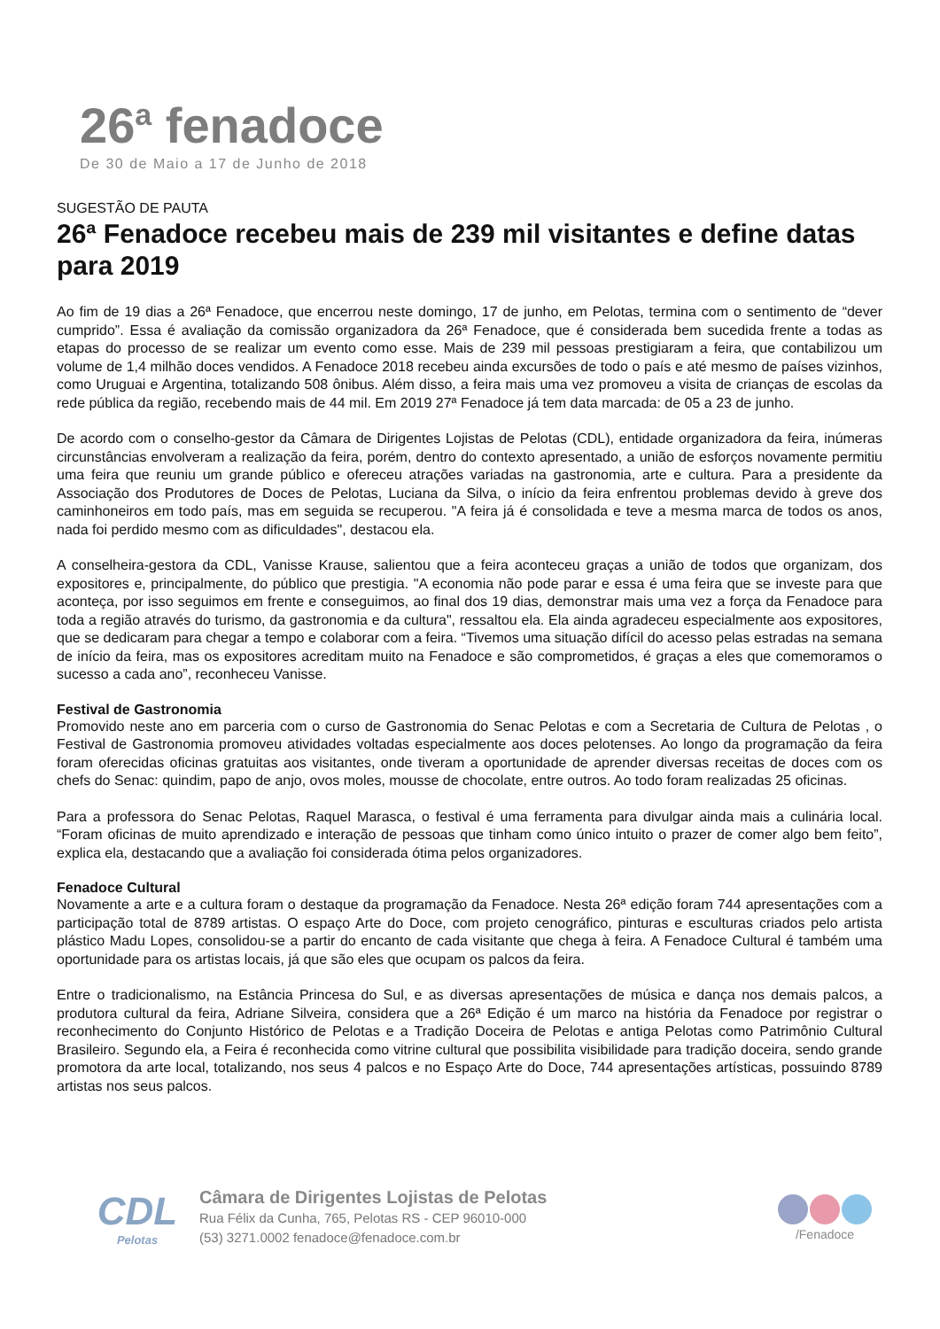26<sup>a</sup> fenadoce
De 30 de Maio a 17 de Junho de 2018
SUGESTÃO DE PAUTA
26ª Fenadoce recebeu mais de 239 mil visitantes e define datas para 2019
Ao fim de 19 dias a 26ª Fenadoce, que encerrou neste domingo, 17 de junho, em Pelotas, termina com o sentimento de “dever cumprido”. Essa é avaliação da comissão organizadora da 26ª Fenadoce, que é considerada bem sucedida frente a todas as etapas do processo de se realizar um evento como esse. Mais de 239 mil pessoas prestigiaram a feira, que contabilizou um volume de 1,4 milhão doces vendidos. A Fenadoce 2018 recebeu ainda excursões de todo o país e até mesmo de países vizinhos, como Uruguai e Argentina, totalizando 508 ônibus. Além disso, a feira mais uma vez promoveu a visita de crianças de escolas da rede pública da região, recebendo mais de 44 mil. Em 2019 27ª Fenadoce já tem data marcada: de 05 a 23 de junho.
De acordo com o conselho-gestor da Câmara de Dirigentes Lojistas de Pelotas (CDL), entidade organizadora da feira, inúmeras circunstâncias envolveram a realização da feira, porém, dentro do contexto apresentado, a união de esforços novamente permitiu uma feira que reuniu um grande público e ofereceu atrações variadas na gastronomia, arte e cultura. Para a presidente da Associação dos Produtores de Doces de Pelotas, Luciana da Silva, o início da feira enfrentou problemas devido à greve dos caminhoneiros em todo país, mas em seguida se recuperou. "A feira já é consolidada e teve a mesma marca de todos os anos, nada foi perdido mesmo com as dificuldades", destacou ela.
A conselheira-gestora da CDL, Vanisse Krause, salientou que a feira aconteceu graças a união de todos que organizam, dos expositores e, principalmente, do público que prestigia. "A economia não pode parar e essa é uma feira que se investe para que aconteça, por isso seguimos em frente e conseguimos, ao final dos 19 dias, demonstrar mais uma vez a força da Fenadoce para toda a região através do turismo, da gastronomia e da cultura", ressaltou ela. Ela ainda agradeceu especialmente aos expositores, que se dedicaram para chegar a tempo e colaborar com a feira. “Tivemos uma situação difícil do acesso pelas estradas na semana de início da feira, mas os expositores acreditam muito na Fenadoce e são comprometidos, é graças a eles que comemoramos o sucesso a cada ano”, reconheceu Vanisse.
Festival de Gastronomia
Promovido neste ano em parceria com o curso de Gastronomia do Senac Pelotas e com a Secretaria de Cultura de Pelotas , o Festival de Gastronomia promoveu atividades voltadas especialmente aos doces pelotenses. Ao longo da programação da feira foram oferecidas oficinas gratuitas aos visitantes, onde tiveram a oportunidade de aprender diversas receitas de doces com os chefs do Senac: quindim, papo de anjo, ovos moles, mousse de chocolate, entre outros. Ao todo foram realizadas 25 oficinas.
Para a professora do Senac Pelotas, Raquel Marasca, o festival é uma ferramenta para divulgar ainda mais a culinária local. “Foram oficinas de muito aprendizado e interação de pessoas que tinham como único intuito o prazer de comer algo bem feito”, explica ela, destacando que a avaliação foi considerada ótima pelos organizadores.
Fenadoce Cultural
Novamente a arte e a cultura foram o destaque da programação da Fenadoce. Nesta 26ª edição foram 744 apresentações com a participação total de 8789 artistas. O espaço Arte do Doce, com projeto cenográfico, pinturas e esculturas criados pelo artista plástico Madu Lopes, consolidou-se a partir do encanto de cada visitante que chega à feira. A Fenadoce Cultural é também uma oportunidade para os artistas locais, já que são eles que ocupam os palcos da feira.
Entre o tradicionalismo, na Estância Princesa do Sul, e as diversas apresentações de música e dança nos demais palcos, a produtora cultural da feira, Adriane Silveira, considera que a 26ª Edição é um marco na história da Fenadoce por registrar o reconhecimento do Conjunto Histórico de Pelotas e a Tradição Doceira de Pelotas e antiga Pelotas como Patrimônio Cultural Brasileiro. Segundo ela, a Feira é reconhecida como vitrine cultural que possibilita visibilidade para tradição doceira, sendo grande promotora da arte local, totalizando, nos seus 4 palcos e no Espaço Arte do Doce, 744 apresentações artísticas, possuindo 8789 artistas nos seus palcos.
CDL
Pelotas
Câmara de Dirigentes Lojistas de Pelotas
Rua Félix da Cunha, 765, Pelotas RS - CEP 96010-000
(53) 3271.0002 fenadoce@fenadoce.com.br
/Fenadoce